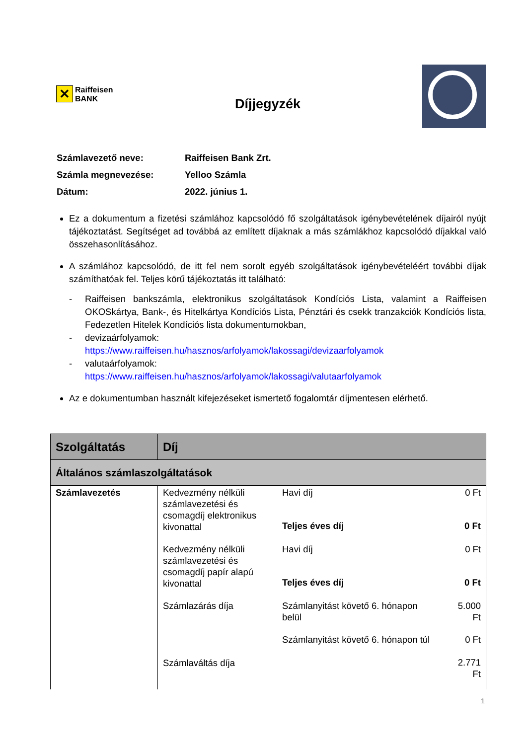✕ Raiffeisen
BANK
Díjjegyzék
| Számlavezető neve: | Raiffeisen Bank Zrt. |
| Számla megnevezése: | Yelloo Számla |
| Dátum: | 2022. június 1. |
Ez a dokumentum a fizetési számlához kapcsolódó fő szolgáltatások igénybevételének díjairól nyújt tájékoztatást. Segítséget ad továbbá az említett díjaknak a más számlákhoz kapcsolódó díjakkal való összehasonlításához.
A számlához kapcsolódó, de itt fel nem sorolt egyéb szolgáltatások igénybevételéért további díjak számíthatóak fel. Teljes körű tájékoztatás itt található:
- Raiffeisen bankszámla, elektronikus szolgáltatások Kondíciós Lista, valamint a Raiffeisen OKOSkártya, Bank-, és Hitelkártya Kondíciós Lista, Pénztári és csekk tranzakciók Kondíciós lista, Fedezetlen Hitelek Kondíciós lista dokumentumokban,
- devizaárfolyamok:
https://www.raiffeisen.hu/hasznos/arfolyamok/lakossagi/devizaarfolyamok
- valutaárfolyamok:
https://www.raiffeisen.hu/hasznos/arfolyamok/lakossagi/valutaarfolyamok
Az e dokumentumban használt kifejezéseket ismertető fogalomtár díjmentesen elérhető.
| Szolgáltatás | Díj | | |
| --- | --- | --- | --- |
| Általános számlaszolgáltatások | | | |
| Számlavezetés | Kedvezmény nélküli számlavezetési és csomagdíj elektronikus kivonattal | Havi díj | 0 Ft |
| | | Teljes éves díj | 0 Ft |
| | Kedvezmény nélküli számlavezetési és csomagdíj papír alapú kivonattal | Havi díj | 0 Ft |
| | | Teljes éves díj | 0 Ft |
| | Számlazárás díja Számlaváltás díja | Számlanyitást követő 6. hónapon belül | 5.000 Ft |
| | | Számlanyitást követő 6. hónapon túl | 0 Ft 2.771 Ft |
1